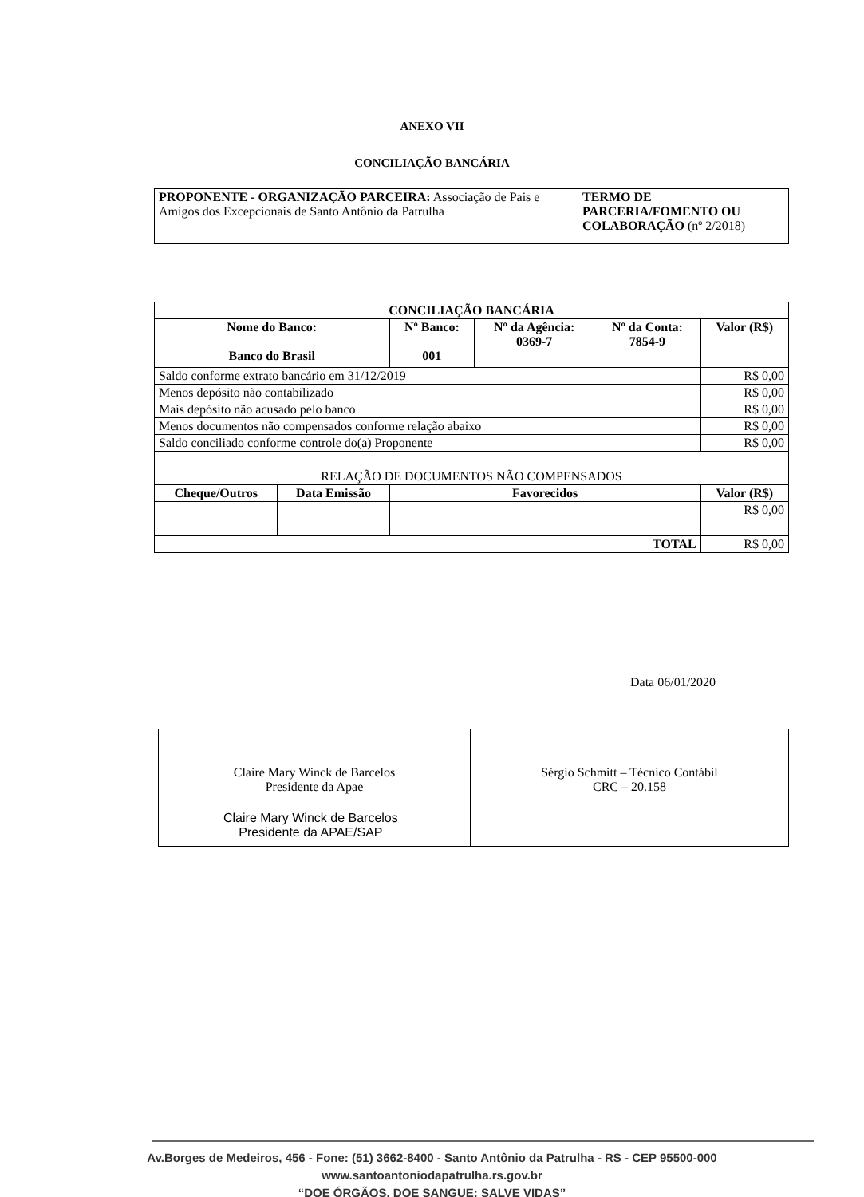ANEXO VII
CONCILIAÇÃO BANCÁRIA
| PROPONENTE - ORGANIZAÇÃO PARCEIRA: Associação de Pais e Amigos dos Excepcionais de Santo Antônio da Patrulha | TERMO DE PARCERIA/FOMENTO OU COLABORAÇÃO (nº 2/2018) |
| CONCILIAÇÃO BANCÁRIA | | | | | |
| --- | --- | --- | --- | --- | --- |
| Nome do Banco: Banco do Brasil | | Nº Banco: 001 | Nº da Agência: 0369-7 | Nº da Conta: 7854-9 | Valor (R$) |
| Saldo conforme extrato bancário em 31/12/2019 | | | | | R$ 0,00 |
| Menos depósito não contabilizado | | | | | R$ 0,00 |
| Mais depósito não acusado pelo banco | | | | | R$ 0,00 |
| Menos documentos não compensados conforme relação abaixo | | | | | R$ 0,00 |
| Saldo conciliado conforme controle do(a) Proponente | | | | | R$ 0,00 |
| RELAÇÃO DE DOCUMENTOS NÃO COMPENSADOS | | | | | |
| Cheque/Outros | Data Emissão | Favorecidos | | | Valor (R$) |
| | | | | | R$ 0,00 |
| TOTAL | | | | | R$ 0,00 |
Data 06/01/2020
| Claire Mary Winck de Barcelos Presidente da Apae | Sérgio Schmitt – Técnico Contábil CRC – 20.158 |
Claire Mary Winck de Barcelos
Presidente da APAE/SAP
Av.Borges de Medeiros, 456 - Fone: (51) 3662-8400 - Santo Antônio da Patrulha - RS - CEP 95500-000
www.santoantoniodapatrulha.rs.gov.br
“DOE ÓRGÃOS, DOE SANGUE: SALVE VIDAS”